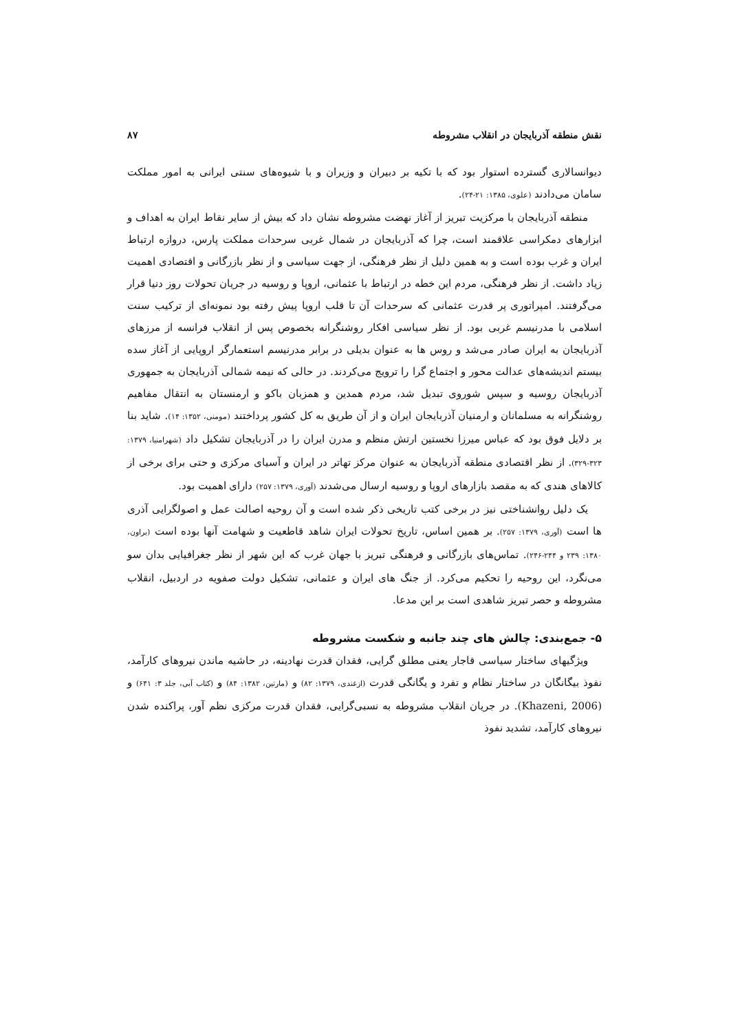نقش منطقه آذربایجان در انقلاب مشروطه ۸۷
دیوانسالاری گسترده استوار بود که با تکیه بر دبیران و وزیران و با شیوه‌های سنتی ایرانی به امور مملکت سامان می‌دادند (علوی، ۱۳۸۵: ۲۱-۲۴).
منطقه آذربایجان با مرکزیت تبریز از آغاز نهضت مشروطه نشان داد که بیش از سایر نقاط ایران به اهداف و ابزارهای دمکراسی علاقمند است، چرا که آذربایجان در شمال غربی سرحدات مملکت پارس، دروازه ارتباط ایران و غرب بوده است و به همین دلیل از نظر فرهنگی، از جهت سیاسی و از نظر بازرگانی و اقتصادی اهمیت زیاد داشت. از نظر فرهنگی، مردم این خطه در ارتباط با عثمانی، اروپا و روسیه در جریان تحولات روز دنیا قرار می‌گرفتند. امپراتوری پر قدرت عثمانی که سرحدات آن تا قلب اروپا پیش رفته بود نمونه‌ای از ترکیب سنت اسلامی با مدرنیسم غربی بود. از نظر سیاسی افکار روشنگرانه بخصوص پس از انقلاب فرانسه از مرزهای آذربایجان به ایران صادر می‌شد و روس ها به عنوان بدیلی در برابر مدرنیسم استعمارگر اروپایی از آغاز سده بیستم اندیشه‌های عدالت محور و اجتماع گرا را ترویج می‌کردند. در حالی که نیمه شمالی آذربایجان به جمهوری آذربایجان روسیه و سپس شوروی تبدیل شد، مردم همدین و همزبان باکو و ارمنستان به انتقال مفاهیم روشنگرانه به مسلمانان و ارمنیان آذربایجان ایران و از آن طریق به کل کشور پرداختند (مومنی، ۱۳۵۲: ۱۴). شاید بنا بر دلایل فوق بود که عباس میرزا نخستین ارتش منظم و مدرن ایران را در آذربایجان تشکیل داد (شهرامنیا، ۱۳۷۹: ۳۲۳-۳۲۹). از نظر اقتصادی منطقه آذربایجان به عنوان مرکز تهاتر در ایران و آسیای مرکزی و حتی برای برخی از کالاهای هندی که به مقصد بازارهای اروپا و روسیه ارسال می‌شدند (آوری، ۱۳۷۹: ۲۵۷) دارای اهمیت بود.
یک دلیل روانشناختی نیز در برخی کتب تاریخی ذکر شده است و آن روحیه اصالت عمل و اصولگرایی آذری ها است (آوری، ۱۳۷۹: ۲۵۷). بر همین اساس، تاریخ تحولات ایران شاهد قاطعیت و شهامت آنها بوده است (براون، ۱۳۸۰: ۲۳۹ و ۲۴۴-۲۴۶). تماس‌های بازرگانی و فرهنگی تبریز با جهان غرب که این شهر از نظر جغرافیایی بدان سو می‌نگرد، این روحیه را تحکیم می‌کرد. از جنگ های ایران و عثمانی، تشکیل دولت صفویه در اردبیل، انقلاب مشروطه و حصر تبریز شاهدی است بر این مدعا.
۵- جمع‌بندی: چالش های چند جانبه و شکست مشروطه
ویژگیهای ساختار سیاسی قاجار یعنی مطلق گرایی، فقدان قدرت نهادینه، در حاشیه ماندن نیروهای کارآمد، نفوذ بیگانگان در ساختار نظام و تفرد و یگانگی قدرت (ازغندی، ۱۳۷۹: ۸۲) و (مارتین، ۱۳۸۲: ۸۴) و (کتاب آبی، جلد ۳: ۶۴۱) و (Khazeni, 2006). در جریان انقلاب مشروطه به نسبی‌گرایی، فقدان قدرت مرکزی نظم آور، پراکنده شدن نیروهای کارآمد، تشدید نفوذ